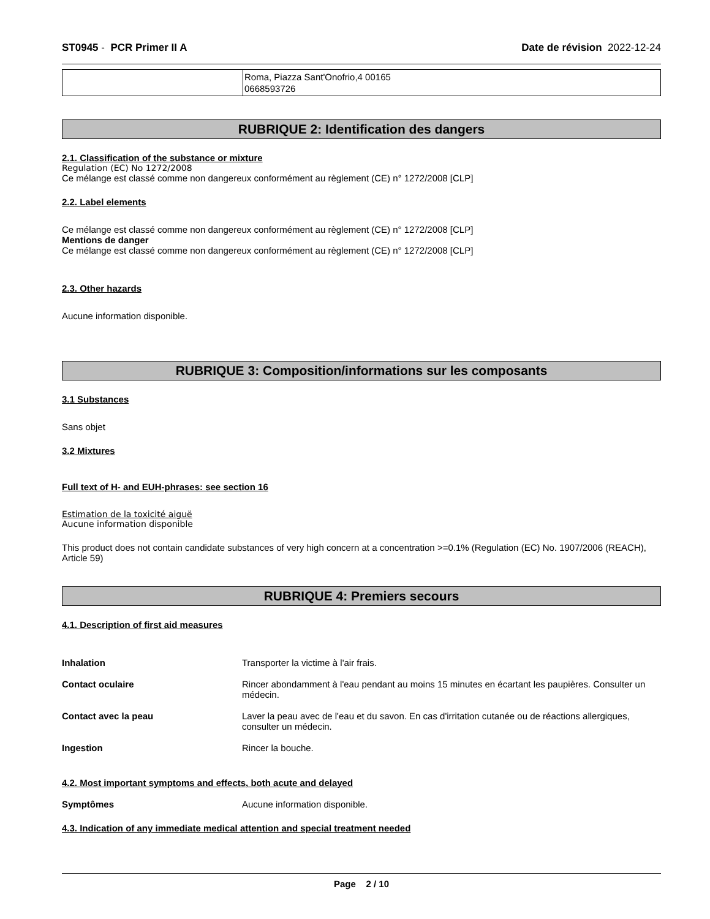ST0945 - PCR Primer II A Date de révision 2022-12-24
| | Roma, Piazza Sant'Onofrio,4 00165 0668593726 |
RUBRIQUE 2: Identification des dangers
2.1. Classification of the substance or mixture
Regulation (EC) No 1272/2008
Ce mélange est classé comme non dangereux conformément au règlement (CE) n° 1272/2008 [CLP]
2.2. Label elements
Ce mélange est classé comme non dangereux conformément au règlement (CE) n° 1272/2008 [CLP]
Mentions de danger
Ce mélange est classé comme non dangereux conformément au règlement (CE) n° 1272/2008 [CLP]
2.3. Other hazards
Aucune information disponible.
RUBRIQUE 3: Composition/informations sur les composants
3.1 Substances
Sans objet
3.2 Mixtures
Full text of H- and EUH-phrases: see section 16
Estimation de la toxicité aiguë
Aucune information disponible
This product does not contain candidate substances of very high concern at a concentration >=0.1% (Regulation (EC) No. 1907/2006 (REACH), Article 59)
RUBRIQUE 4: Premiers secours
4.1. Description of first aid measures
Inhalation Transporter la victime à l'air frais.
Contact oculaire Rincer abondamment à l'eau pendant au moins 15 minutes en écartant les paupières. Consulter un médecin.
Contact avec la peau Laver la peau avec de l'eau et du savon. En cas d'irritation cutanée ou de réactions allergiques, consulter un médecin.
Ingestion Rincer la bouche.
4.2. Most important symptoms and effects, both acute and delayed
Symptômes Aucune information disponible.
4.3. Indication of any immediate medical attention and special treatment needed
Page 2 / 10